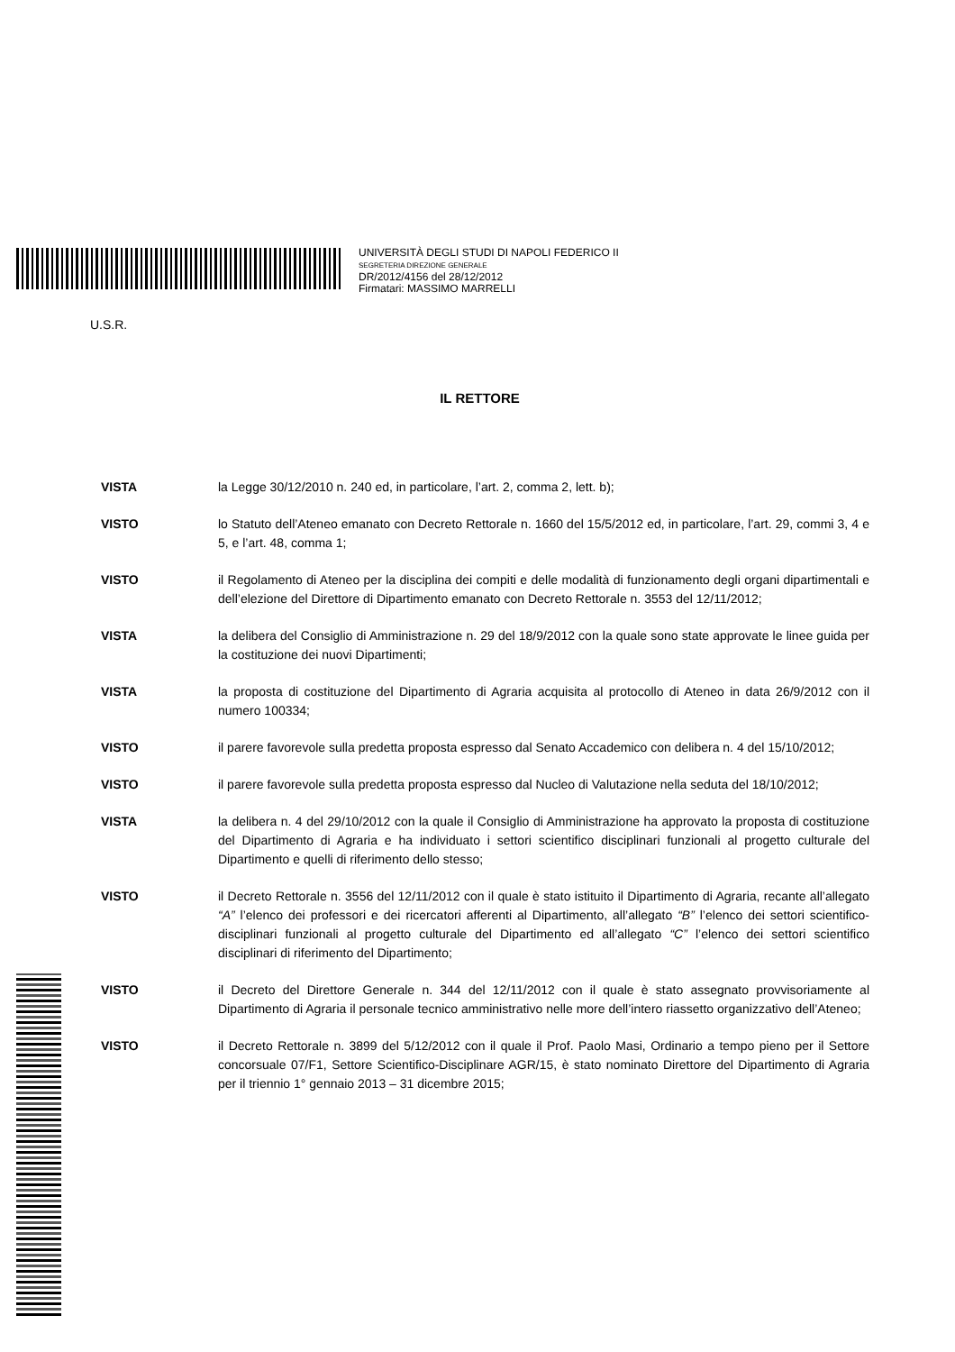UNIVERSITÀ DEGLI STUDI DI NAPOLI FEDERICO II
SEGRETERIA DIREZIONE GENERALE
DR/2012/4156 del 28/12/2012
Firmatari: MASSIMO MARRELLI
U.S.R.
IL RETTORE
VISTA la Legge 30/12/2010 n. 240 ed, in particolare, l’art. 2, comma 2, lett. b);
VISTO lo Statuto dell’Ateneo emanato con Decreto Rettorale n. 1660 del 15/5/2012 ed, in particolare, l’art. 29, commi 3, 4 e 5, e l’art. 48, comma 1;
VISTO il Regolamento di Ateneo per la disciplina dei compiti e delle modalità di funzionamento degli organi dipartimentali e dell’elezione del Direttore di Dipartimento emanato con Decreto Rettorale n. 3553 del 12/11/2012;
VISTA la delibera del Consiglio di Amministrazione n. 29 del 18/9/2012 con la quale sono state approvate le linee guida per la costituzione dei nuovi Dipartimenti;
VISTA la proposta di costituzione del Dipartimento di Agraria acquisita al protocollo di Ateneo in data 26/9/2012 con il numero 100334;
VISTO il parere favorevole sulla predetta proposta espresso dal Senato Accademico con delibera n. 4 del 15/10/2012;
VISTO il parere favorevole sulla predetta proposta espresso dal Nucleo di Valutazione nella seduta del 18/10/2012;
VISTA la delibera n. 4 del 29/10/2012 con la quale il Consiglio di Amministrazione ha approvato la proposta di costituzione del Dipartimento di Agraria e ha individuato i settori scientifico disciplinari funzionali al progetto culturale del Dipartimento e quelli di riferimento dello stesso;
VISTO il Decreto Rettorale n. 3556 del 12/11/2012 con il quale è stato istituito il Dipartimento di Agraria, recante all’allegato “A” l’elenco dei professori e dei ricercatori afferenti al Dipartimento, all’allegato “B” l’elenco dei settori scientifico-disciplinari funzionali al progetto culturale del Dipartimento ed all’allegato “C” l’elenco dei settori scientifico disciplinari di riferimento del Dipartimento;
VISTO il Decreto del Direttore Generale n. 344 del 12/11/2012 con il quale è stato assegnato provvisoriamente al Dipartimento di Agraria il personale tecnico amministrativo nelle more dell’intero riassetto organizzativo dell’Ateneo;
VISTO il Decreto Rettorale n. 3899 del 5/12/2012 con il quale il Prof. Paolo Masi, Ordinario a tempo pieno per il Settore concorsuale 07/F1, Settore Scientifico-Disciplinare AGR/15, è stato nominato Direttore del Dipartimento di Agraria per il triennio 1° gennaio 2013 – 31 dicembre 2015;